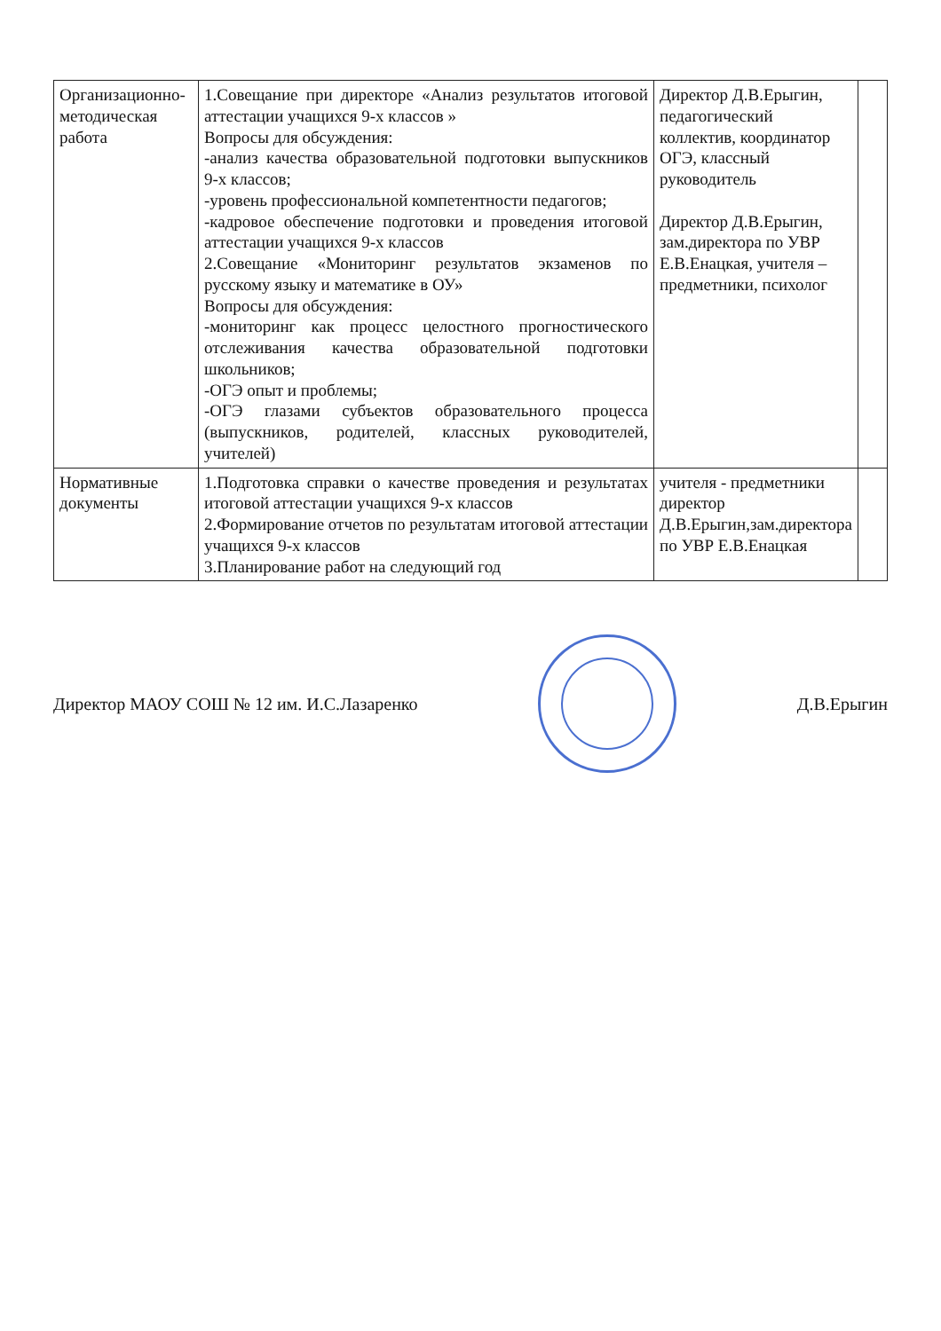| Организационно-методическая работа | 1.Совещание при директоре «Анализ результатов итоговой аттестации учащихся 9-х классов » Вопросы для обсуждения: -анализ качества образовательной подготовки выпускников 9-х классов; -уровень профессиональной компетентности педагогов; -кадровое обеспечение подготовки и проведения итоговой аттестации учащихся 9-х классов 2.Совещание «Мониторинг результатов экзаменов по русскому языку и математике в ОУ» Вопросы для обсуждения: -мониторинг как процесс целостного прогностического отслеживания качества образовательной подготовки школьников; -ОГЭ опыт и проблемы; -ОГЭ глазами субъектов образовательного процесса (выпускников, родителей, классных руководителей, учителей) | Директор Д.В.Ерыгин, педагогический коллектив, координатор ОГЭ, классный руководитель Директор Д.В.Ерыгин, зам.директора по УВР Е.В.Енацкая, учителя – предметники, психолог | |
| Нормативные документы | 1.Подготовка справки о качестве проведения и результатах итоговой аттестации учащихся 9-х классов 2.Формирование отчетов по результатам итоговой аттестации учащихся 9-х классов 3.Планирование работ на следующий год | учителя - предметники директор Д.В.Ерыгин,зам.директора по УВР Е.В.Енацкая | |
Директор МАОУ СОШ № 12 им. И.С.Лазаренко
Д.В.Ерыгин